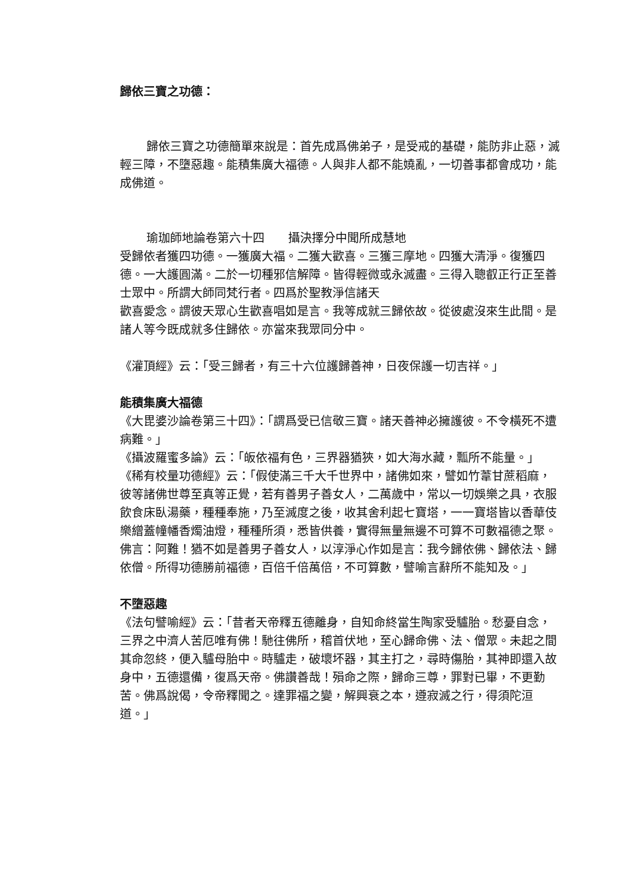歸依三寶之功德：
歸依三寶之功德簡單來說是：首先成爲佛弟子，是受戒的基礎，能防非止惡，滅輕三障，不墮惡趣。能積集廣大福德。人與非人都不能嬈亂，一切善事都會成功，能成佛道。
瑜珈師地論卷第六十四　　攝決擇分中聞所成慧地
受歸依者獲四功德。一獲廣大福。二獲大歡喜。三獲三摩地。四獲大清淨。復獲四德。一大護圓滿。二於一切種邪信解障。皆得輕微或永滅盡。三得入聰叡正行正至善士眾中。所謂大師同梵行者。四爲於聖教淨信諸天
歡喜愛念。謂彼天眾心生歡喜唱如是言。我等成就三歸依故。從彼處沒來生此間。是諸人等今既成就多住歸依。亦當來我眾同分中。
《灌頂經》云：「受三歸者，有三十六位護歸善神，日夜保護一切吉祥。」
能積集廣大福德
《大毘婆沙論卷第三十四》：「謂爲受已信敬三寶。諸天善神必擁護彼。不令橫死不遭病難。」
《攝波羅蜜多論》云：「皈依福有色，三界器猶狹，如大海水藏，瓢所不能量。」
《稀有校量功德經》云：「假使滿三千大千世界中，諸佛如來，譬如竹葦甘蔗稻麻，彼等諸佛世尊至真等正覺，若有善男子善女人，二萬歲中，常以一切娛樂之具，衣服飲食床臥湯藥，種種奉施，乃至滅度之後，收其舍利起七寶塔，一一寶塔皆以香華伎樂繒蓋幢幡香燭油燈，種種所須，悉皆供養，實得無量無邊不可算不可數福德之聚。佛言：阿難！猶不如是善男子善女人，以淳淨心作如是言：我今歸依佛、歸依法、歸依僧。所得功德勝前福德，百倍千倍萬倍，不可算數，譬喻言辭所不能知及。」
不墮惡趣
《法句譬喻經》云：「昔者天帝釋五德離身，自知命終當生陶家受驢胎。愁憂自念，三界之中濟人苦厄唯有佛！馳往佛所，稽首伏地，至心歸命佛、法、僧眾。未起之間其命忽終，便入驢母胎中。時驢走，破壞坏器，其主打之，尋時傷胎，其神即還入故身中，五德還備，復爲天帝。佛讚善哉！殞命之際，歸命三尊，罪對已畢，不更勤苦。佛爲說偈，令帝釋聞之。達罪福之變，解興衰之本，遵寂滅之行，得須陀洹道。」